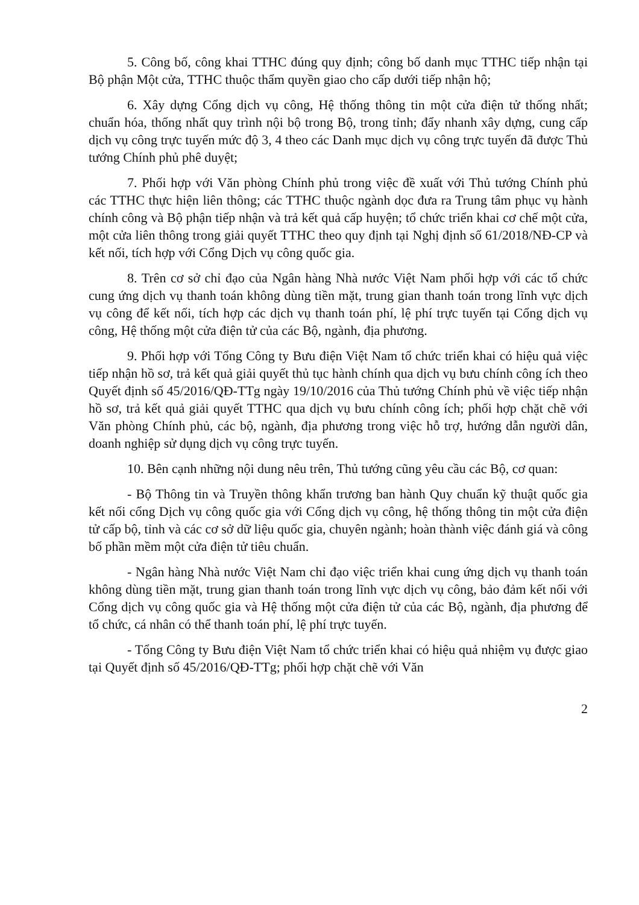5. Công bố, công khai TTHC đúng quy định; công bố danh mục TTHC tiếp nhận tại Bộ phận Một cửa, TTHC thuộc thẩm quyền giao cho cấp dưới tiếp nhận hộ;
6. Xây dựng Cổng dịch vụ công, Hệ thống thông tin một cửa điện tử thống nhất; chuẩn hóa, thống nhất quy trình nội bộ trong Bộ, trong tỉnh; đẩy nhanh xây dựng, cung cấp dịch vụ công trực tuyến mức độ 3, 4 theo các Danh mục dịch vụ công trực tuyến đã được Thủ tướng Chính phủ phê duyệt;
7. Phối hợp với Văn phòng Chính phủ trong việc đề xuất với Thủ tướng Chính phủ các TTHC thực hiện liên thông; các TTHC thuộc ngành dọc đưa ra Trung tâm phục vụ hành chính công và Bộ phận tiếp nhận và trả kết quả cấp huyện; tổ chức triển khai cơ chế một cửa, một cửa liên thông trong giải quyết TTHC theo quy định tại Nghị định số 61/2018/NĐ-CP và kết nối, tích hợp với Cổng Dịch vụ công quốc gia.
8. Trên cơ sở chỉ đạo của Ngân hàng Nhà nước Việt Nam phối hợp với các tổ chức cung ứng dịch vụ thanh toán không dùng tiền mặt, trung gian thanh toán trong lĩnh vực dịch vụ công để kết nối, tích hợp các dịch vụ thanh toán phí, lệ phí trực tuyến tại Cổng dịch vụ công, Hệ thống một cửa điện tử của các Bộ, ngành, địa phương.
9. Phối hợp với Tổng Công ty Bưu điện Việt Nam tổ chức triển khai có hiệu quả việc tiếp nhận hồ sơ, trả kết quả giải quyết thủ tục hành chính qua dịch vụ bưu chính công ích theo Quyết định số 45/2016/QĐ-TTg ngày 19/10/2016 của Thủ tướng Chính phủ về việc tiếp nhận hồ sơ, trả kết quả giải quyết TTHC qua dịch vụ bưu chính công ích; phối hợp chặt chẽ với Văn phòng Chính phủ, các bộ, ngành, địa phương trong việc hỗ trợ, hướng dẫn người dân, doanh nghiệp sử dụng dịch vụ công trực tuyến.
10. Bên cạnh những nội dung nêu trên, Thủ tướng cũng yêu cầu các Bộ, cơ quan:
- Bộ Thông tin và Truyền thông khẩn trương ban hành Quy chuẩn kỹ thuật quốc gia kết nối cổng Dịch vụ công quốc gia với Cổng dịch vụ công, hệ thống thông tin một cửa điện tử cấp bộ, tỉnh và các cơ sở dữ liệu quốc gia, chuyên ngành; hoàn thành việc đánh giá và công bố phần mềm một cửa điện tử tiêu chuẩn.
- Ngân hàng Nhà nước Việt Nam chỉ đạo việc triển khai cung ứng dịch vụ thanh toán không dùng tiền mặt, trung gian thanh toán trong lĩnh vực dịch vụ công, bảo đảm kết nối với Cổng dịch vụ công quốc gia và Hệ thống một cửa điện tử của các Bộ, ngành, địa phương để tổ chức, cá nhân có thể thanh toán phí, lệ phí trực tuyến.
- Tổng Công ty Bưu điện Việt Nam tổ chức triển khai có hiệu quả nhiệm vụ được giao tại Quyết định số 45/2016/QĐ-TTg; phối hợp chặt chẽ với Văn
2